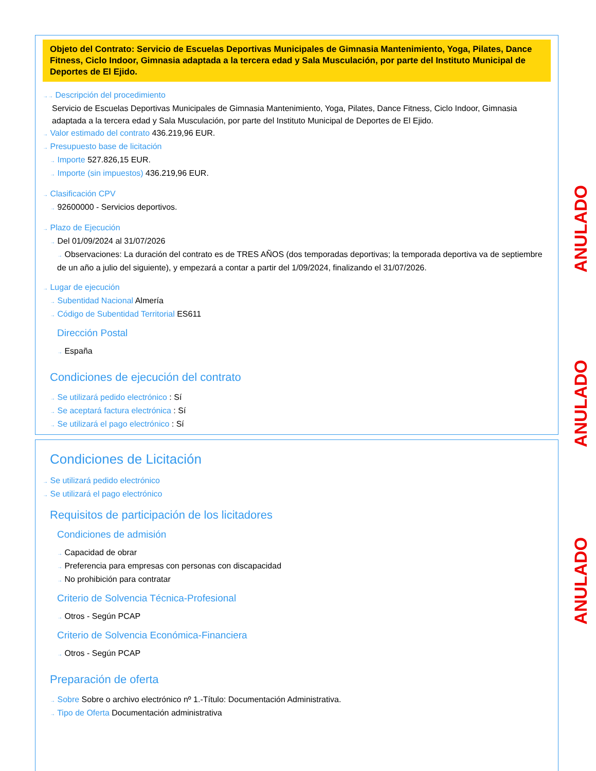Objeto del Contrato: Servicio de Escuelas Deportivas Municipales de Gimnasia Mantenimiento, Yoga, Pilates, Dance Fitness, Ciclo Indoor, Gimnasia adaptada a la tercera edad y Sala Musculación, por parte del Instituto Municipal de Deportes de El Ejido.
→→ Descripción del procedimiento
Servicio de Escuelas Deportivas Municipales de Gimnasia Mantenimiento, Yoga, Pilates, Dance Fitness, Ciclo Indoor, Gimnasia adaptada a la tercera edad y Sala Musculación, por parte del Instituto Municipal de Deportes de El Ejido.
→ Valor estimado del contrato 436.219,96 EUR.
→ Presupuesto base de licitación
→ Importe 527.826,15 EUR.
→ Importe (sin impuestos) 436.219,96 EUR.
→ Clasificación CPV
→ 92600000 - Servicios deportivos.
→ Plazo de Ejecución
→ Del 01/09/2024 al 31/07/2026
→ Observaciones: La duración del contrato es de TRES AÑOS (dos temporadas deportivas; la temporada deportiva va de septiembre de un año a julio del siguiente), y empezará a contar a partir del 1/09/2024, finalizando el 31/07/2026.
→ Lugar de ejecución
→ Subentidad Nacional Almería
→ Código de Subentidad Territorial ES611
Dirección Postal
→ España
Condiciones de ejecución del contrato
→ Se utilizará pedido electrónico : Sí
→ Se aceptará factura electrónica : Sí
→ Se utilizará el pago electrónico : Sí
Condiciones de Licitación
→ Se utilizará pedido electrónico
→ Se utilizará el pago electrónico
Requisitos de participación de los licitadores
Condiciones de admisión
→ Capacidad de obrar
→ Preferencia para empresas con personas con discapacidad
→ No prohibición para contratar
Criterio de Solvencia Técnica-Profesional
→ Otros - Según PCAP
Criterio de Solvencia Económica-Financiera
→ Otros - Según PCAP
Preparación de oferta
→ Sobre Sobre o archivo electrónico nº 1.-Título: Documentación Administrativa.
→ Tipo de Oferta Documentación administrativa
ANULADO
ANULADO
ANULADO